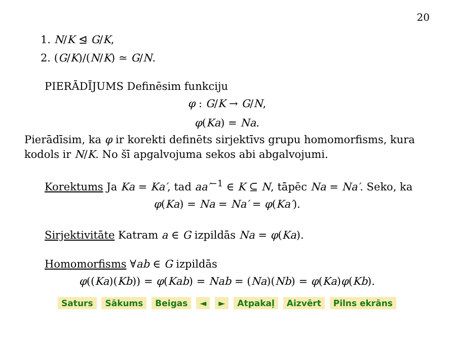20
1. N/K ⊴ G/K,
2. (G/K)/(N/K) ≃ G/N.
PIERĀDĪJUMS Definēsim funkciju
φ : G/K → G/N,
φ(Ka) = Na.
Pierādīsim, ka φ ir korekti definēts sirjektīvs grupu homomorfisms, kura kodols ir N/K. No šī apgalvojuma sekos abi abgalvojumi.
Korektums Ja Ka = Ka′, tad aa′<sup>−1</sup> ∈ K ⊆ N, tāpēc Na = Na′. Seko, ka
φ(Ka) = Na = Na′ = φ(Ka′).
Sirjektivitāte Katram a ∈ G izpildās Na = φ(Ka).
Homomorfisms ∀ab ∈ G izpildās
φ((Ka)(Kb)) = φ(Kab) = Nab = (Na)(Nb) = φ(Ka)φ(Kb).
Saturs Sākums Beigas ◄ ► Atpakaļ Aizvērt Pilns ekrāns